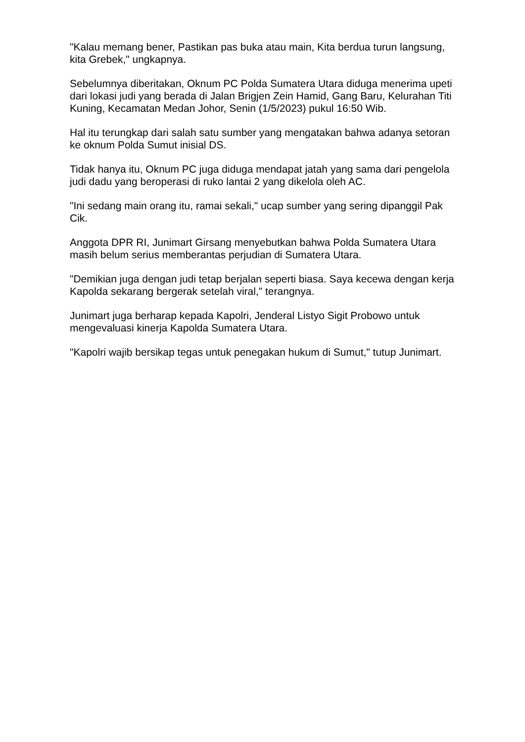"Kalau memang bener, Pastikan pas buka atau main, Kita berdua turun langsung, kita Grebek," ungkapnya.
Sebelumnya diberitakan, Oknum PC Polda Sumatera Utara diduga menerima upeti dari lokasi judi yang berada di Jalan Brigjen Zein Hamid, Gang Baru, Kelurahan Titi Kuning, Kecamatan Medan Johor, Senin (1/5/2023) pukul 16:50 Wib.
Hal itu terungkap dari salah satu sumber yang mengatakan bahwa adanya setoran ke oknum Polda Sumut inisial DS.
Tidak hanya itu, Oknum PC juga diduga mendapat jatah yang sama dari pengelola judi dadu yang beroperasi di ruko lantai 2 yang dikelola oleh AC.
"Ini sedang main orang itu, ramai sekali," ucap sumber yang sering dipanggil Pak Cik.
Anggota DPR RI, Junimart Girsang menyebutkan bahwa Polda Sumatera Utara masih belum serius memberantas perjudian di Sumatera Utara.
"Demikian juga dengan judi tetap berjalan seperti biasa. Saya kecewa dengan kerja Kapolda sekarang bergerak setelah viral," terangnya.
Junimart juga berharap kepada Kapolri, Jenderal Listyo Sigit Probowo untuk mengevaluasi kinerja Kapolda Sumatera Utara.
"Kapolri wajib bersikap tegas untuk penegakan hukum di Sumut," tutup Junimart.